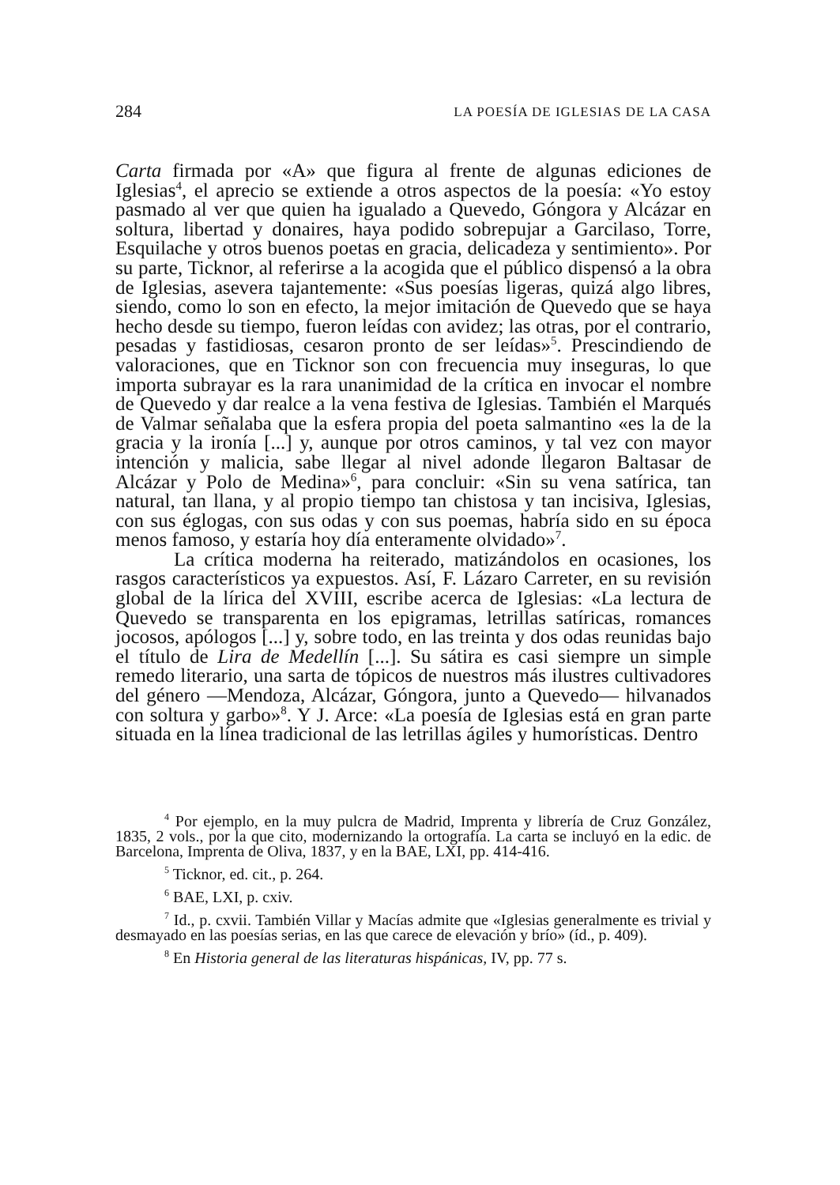284 LA POESÍA DE IGLESIAS DE LA CASA
Carta firmada por «A» que figura al frente de algunas ediciones de Iglesias<sup>4</sup>, el aprecio se extiende a otros aspectos de la poesía: «Yo estoy pasmado al ver que quien ha igualado a Quevedo, Góngora y Alcázar en soltura, libertad y donaires, haya podido sobrepujar a Garcilaso, Torre, Esquilache y otros buenos poetas en gracia, delicadeza y sentimiento». Por su parte, Ticknor, al referirse a la acogida que el público dispensó a la obra de Iglesias, asevera tajantemente: «Sus poesías ligeras, quizá algo libres, siendo, como lo son en efecto, la mejor imitación de Quevedo que se haya hecho desde su tiempo, fueron leídas con avidez; las otras, por el contrario, pesadas y fastidiosas, cesaron pronto de ser leídas»<sup>5</sup>. Prescindiendo de valoraciones, que en Ticknor son con frecuencia muy inseguras, lo que importa subrayar es la rara unanimidad de la crítica en invocar el nombre de Quevedo y dar realce a la vena festiva de Iglesias. También el Marqués de Valmar señalaba que la esfera propia del poeta salmantino «es la de la gracia y la ironía [...] y, aunque por otros caminos, y tal vez con mayor intención y malicia, sabe llegar al nivel adonde llegaron Baltasar de Alcázar y Polo de Medina»<sup>6</sup>, para concluir: «Sin su vena satírica, tan natural, tan llana, y al propio tiempo tan chistosa y tan incisiva, Iglesias, con sus églogas, con sus odas y con sus poemas, habría sido en su época menos famoso, y estaría hoy día enteramente olvidado»<sup>7</sup>.
La crítica moderna ha reiterado, matizándolos en ocasiones, los rasgos característicos ya expuestos. Así, F. Lázaro Carreter, en su revisión global de la lírica del XVIII, escribe acerca de Iglesias: «La lectura de Quevedo se transparenta en los epigramas, letrillas satíricas, romances jocosos, apólogos [...] y, sobre todo, en las treinta y dos odas reunidas bajo el título de Lira de Medellín [...]. Su sátira es casi siempre un simple remedo literario, una sarta de tópicos de nuestros más ilustres cultivadores del género —Mendoza, Alcázar, Góngora, junto a Quevedo— hilvanados con soltura y garbo»<sup>8</sup>. Y J. Arce: «La poesía de Iglesias está en gran parte situada en la línea tradicional de las letrillas ágiles y humorísticas. Dentro
<sup>4</sup> Por ejemplo, en la muy pulcra de Madrid, Imprenta y librería de Cruz González, 1835, 2 vols., por la que cito, modernizando la ortografía. La carta se incluyó en la edic. de Barcelona, Imprenta de Oliva, 1837, y en la BAE, LXI, pp. 414-416.
<sup>5</sup> Ticknor, ed. cit., p. 264.
<sup>6</sup> BAE, LXI, p. cxiv.
<sup>7</sup> Id., p. cxvii. También Villar y Macías admite que «Iglesias generalmente es trivial y desmayado en las poesías serias, en las que carece de elevación y brío» (íd., p. 409).
<sup>8</sup> En Historia general de las literaturas hispánicas, IV, pp. 77 s.